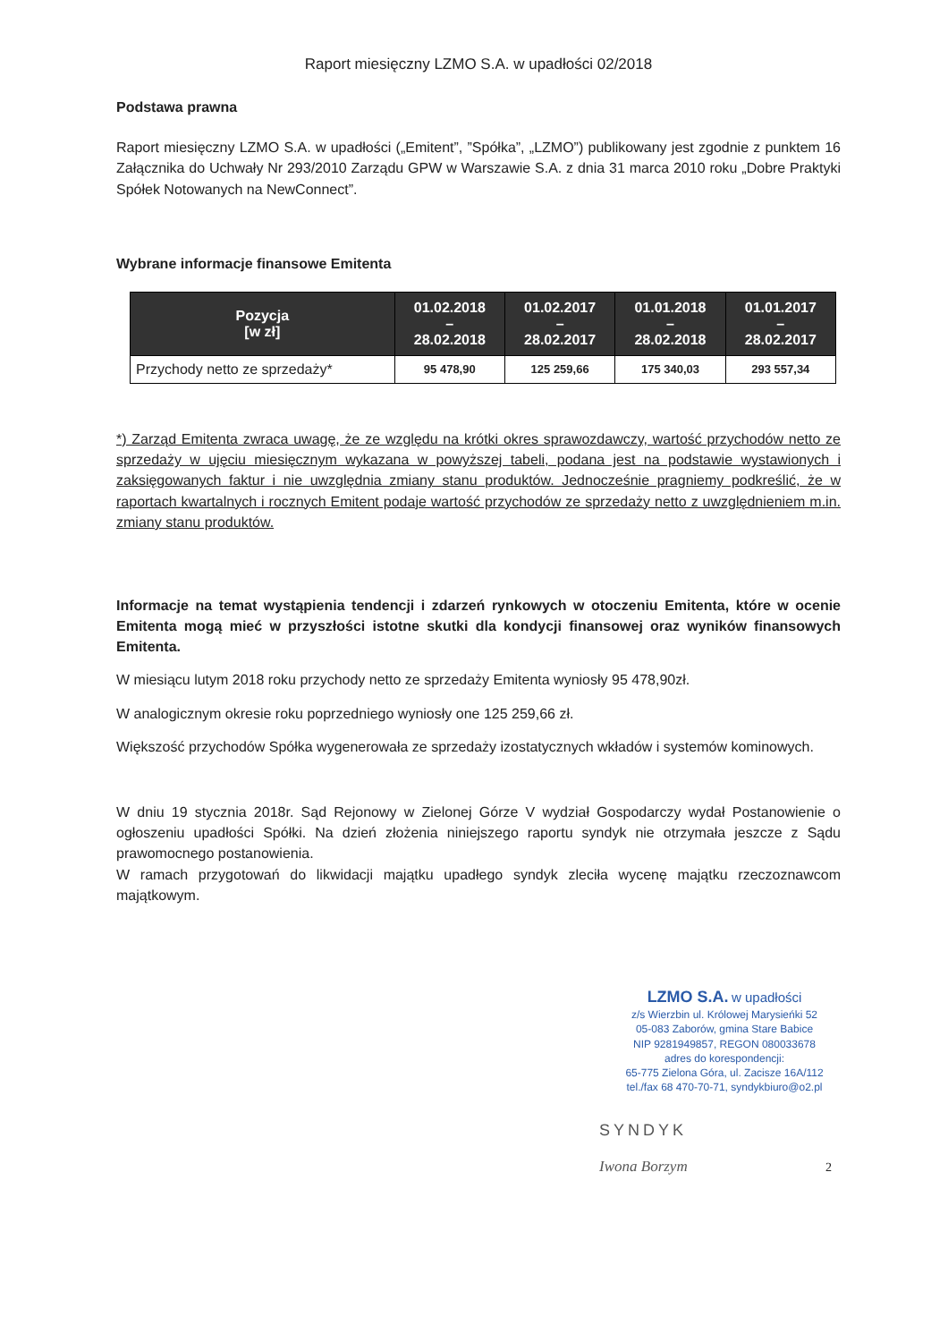Raport miesięczny LZMO S.A. w upadłości 02/2018
Podstawa prawna
Raport miesięczny LZMO S.A. w upadłości („Emitent”, ”Spółka”, „LZMO”) publikowany jest zgodnie z punktem 16 Załącznika do Uchwały Nr 293/2010 Zarządu GPW w Warszawie S.A. z dnia 31 marca 2010 roku „Dobre Praktyki Spółek Notowanych na NewConnect”.
Wybrane informacje finansowe Emitenta
| Pozycja [w zł] | 01.02.2018 – 28.02.2018 | 01.02.2017 – 28.02.2017 | 01.01.2018 – 28.02.2018 | 01.01.2017 – 28.02.2017 |
| --- | --- | --- | --- | --- |
| Przychody netto ze sprzedaży* | 95 478,90 | 125 259,66 | 175 340,03 | 293 557,34 |
*) Zarząd Emitenta zwraca uwagę, że ze względu na krótki okres sprawozdawczy, wartość przychodów netto ze sprzedaży w ujęciu miesięcznym wykazana w powyższej tabeli, podana jest na podstawie wystawionych i zaksięgowanych faktur i nie uwzględnia zmiany stanu produktów. Jednocześnie pragniemy podkreślić, że w raportach kwartalnych i rocznych Emitent podaje wartość przychodów ze sprzedaży netto z uwzględnieniem m.in. zmiany stanu produktów.
Informacje na temat wystąpienia tendencji i zdarzeń rynkowych w otoczeniu Emitenta, które w ocenie Emitenta mogą mieć w przyszłości istotne skutki dla kondycji finansowej oraz wyników finansowych Emitenta.
W miesiącu lutym 2018 roku przychody netto ze sprzedaży Emitenta wyniosły 95 478,90zł.
W analogicznym okresie roku poprzedniego wyniosły one 125 259,66 zł.
Większość przychodów Spółka wygenerowała ze sprzedaży izostatycznych wkładów i systemów kominowych.
W dniu 19 stycznia 2018r. Sąd Rejonowy w Zielonej Górze V wydział Gospodarczy wydał Postanowienie o ogłoszeniu upadłości Spółki. Na dzień złożenia niniejszego raportu syndyk nie otrzymała jeszcze z Sądu prawomocnego postanowienia.
W ramach przygotowań do likwidacji majątku upadłego syndyk zleciła wycenę majątku rzeczoznawcom majątkowym.
LZMO S.A. w upadłości
z/s Wierzbin ul. Królowej Marysieńki 52
05-083 Zaborów, gmina Stare Babice
NIP 9281949857, REGON 080033678
adres do korespondencji:
65-775 Zielona Góra, ul. Zacisze 16A/112
tel./fax 68 470-70-71, syndykbiuro@o2.pl
SYNDYK
Iwona Borzym 2